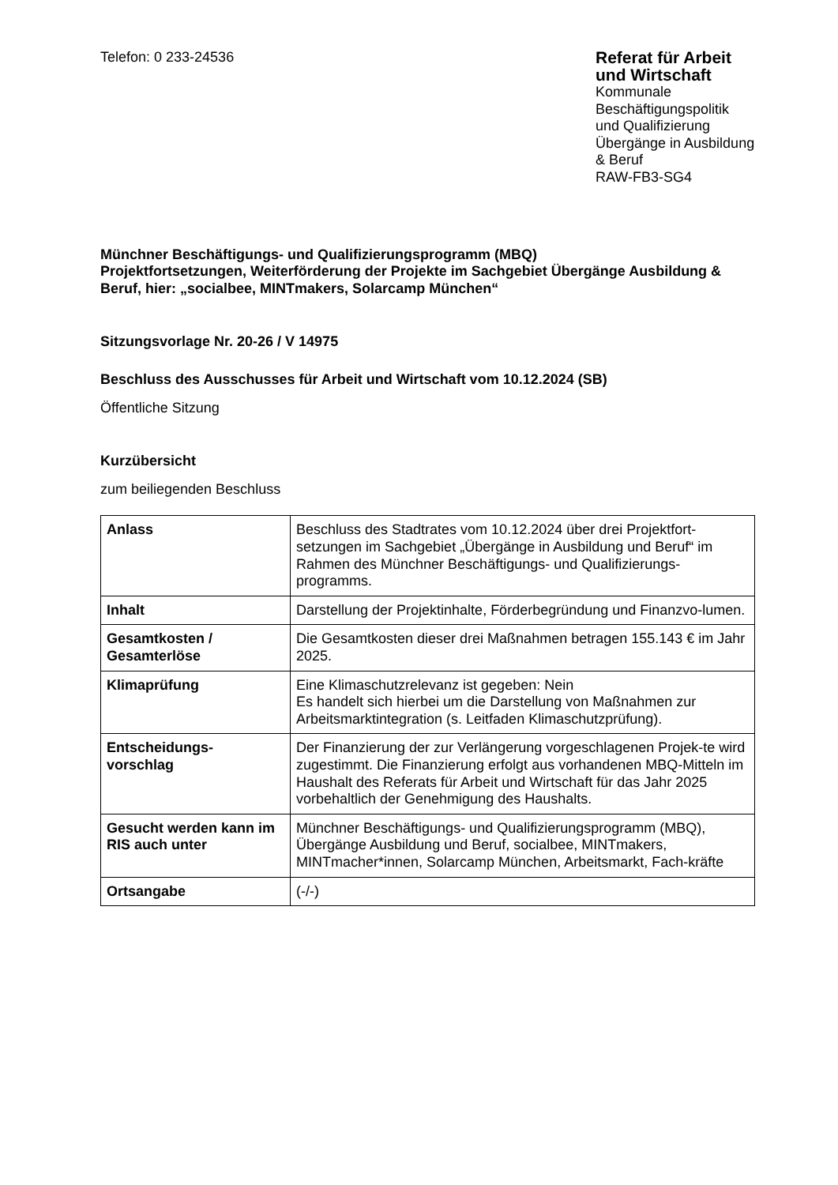Telefon: 0 233-24536
Referat für Arbeit
und Wirtschaft
Kommunale
Beschäftigungspolitik
und Qualifizierung
Übergänge in Ausbildung
& Beruf
RAW-FB3-SG4
Münchner Beschäftigungs- und Qualifizierungsprogramm (MBQ)
Projektfortsetzungen, Weiterförderung der Projekte im Sachgebiet Übergänge Ausbildung & Beruf, hier: „socialbee, MINTmakers, Solarcamp München“
Sitzungsvorlage Nr. 20-26 / V 14975
Beschluss des Ausschusses für Arbeit und Wirtschaft vom 10.12.2024 (SB)
Öffentliche Sitzung
Kurzübersicht
zum beiliegenden Beschluss
| Anlass | Beschluss des Stadtrates vom 10.12.2024 über drei Projektfort-setzungen im Sachgebiet „Übergänge in Ausbildung und Beruf“ im Rahmen des Münchner Beschäftigungs- und Qualifizierungs-programms. |
| Inhalt | Darstellung der Projektinhalte, Förderbegründung und Finanzvo-lumen. |
| Gesamtkosten / Gesamterlöse | Die Gesamtkosten dieser drei Maßnahmen betragen 155.143 € im Jahr 2025. |
| Klimaprüfung | Eine Klimaschutzrelevanz ist gegeben: Nein Es handelt sich hierbei um die Darstellung von Maßnahmen zur Arbeitsmarktintegration (s. Leitfaden Klimaschutzprüfung). |
| Entscheidungs- vorschlag | Der Finanzierung der zur Verlängerung vorgeschlagenen Projek-te wird zugestimmt. Die Finanzierung erfolgt aus vorhandenen MBQ-Mitteln im Haushalt des Referats für Arbeit und Wirtschaft für das Jahr 2025 vorbehaltlich der Genehmigung des Haushalts. |
| Gesucht werden kann im RIS auch unter | Münchner Beschäftigungs- und Qualifizierungsprogramm (MBQ), Übergänge Ausbildung und Beruf, socialbee, MINTmakers, MINTmacher*innen, Solarcamp München, Arbeitsmarkt, Fach-kräfte |
| Ortsangabe | (-/-) |